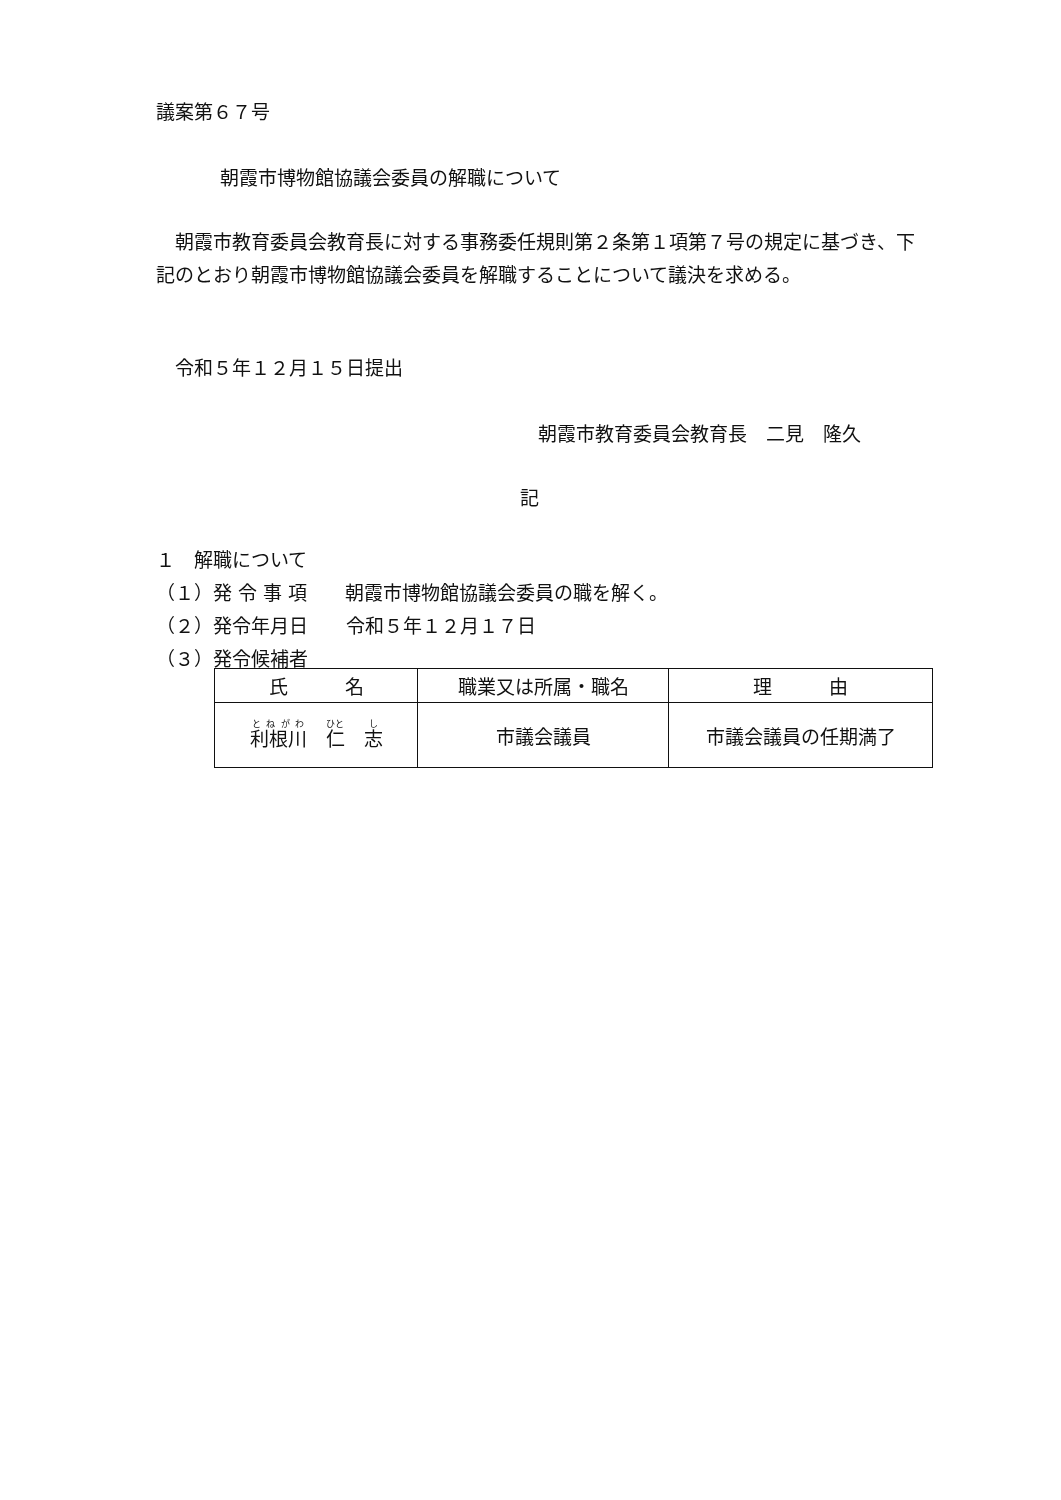議案第６７号
朝霞市博物館協議会委員の解職について
　朝霞市教育委員会教育長に対する事務委任規則第２条第１項第７号の規定に基づき、下記のとおり朝霞市博物館協議会委員を解職することについて議決を求める。
　令和５年１２月１５日提出
朝霞市教育委員会教育長　二見　隆久
記
１　解職について
（１）発 令 事 項　　朝霞市博物館協議会委員の職を解く。
（２）発令年月日　　令和５年１２月１７日
（３）発令候補者
| 氏 名 | 職業又は所属・職名 | 理 由 |
| --- | --- | --- |
| 利根川 仁 志 | 市議会議員 | 市議会議員の任期満了 |